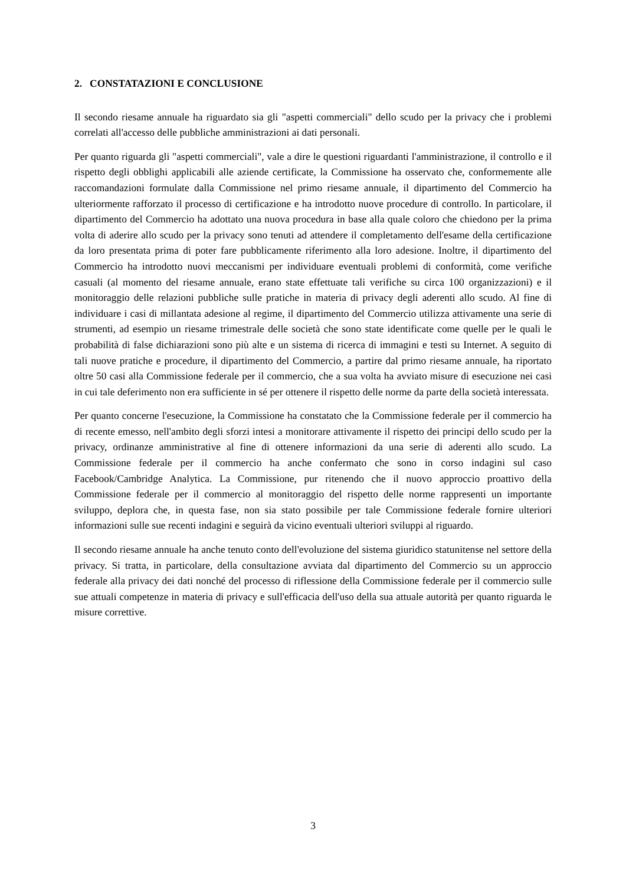2. CONSTATAZIONI E CONCLUSIONE
Il secondo riesame annuale ha riguardato sia gli "aspetti commerciali" dello scudo per la privacy che i problemi correlati all'accesso delle pubbliche amministrazioni ai dati personali.
Per quanto riguarda gli "aspetti commerciali", vale a dire le questioni riguardanti l'amministrazione, il controllo e il rispetto degli obblighi applicabili alle aziende certificate, la Commissione ha osservato che, conformemente alle raccomandazioni formulate dalla Commissione nel primo riesame annuale, il dipartimento del Commercio ha ulteriormente rafforzato il processo di certificazione e ha introdotto nuove procedure di controllo. In particolare, il dipartimento del Commercio ha adottato una nuova procedura in base alla quale coloro che chiedono per la prima volta di aderire allo scudo per la privacy sono tenuti ad attendere il completamento dell'esame della certificazione da loro presentata prima di poter fare pubblicamente riferimento alla loro adesione. Inoltre, il dipartimento del Commercio ha introdotto nuovi meccanismi per individuare eventuali problemi di conformità, come verifiche casuali (al momento del riesame annuale, erano state effettuate tali verifiche su circa 100 organizzazioni) e il monitoraggio delle relazioni pubbliche sulle pratiche in materia di privacy degli aderenti allo scudo. Al fine di individuare i casi di millantata adesione al regime, il dipartimento del Commercio utilizza attivamente una serie di strumenti, ad esempio un riesame trimestrale delle società che sono state identificate come quelle per le quali le probabilità di false dichiarazioni sono più alte e un sistema di ricerca di immagini e testi su Internet. A seguito di tali nuove pratiche e procedure, il dipartimento del Commercio, a partire dal primo riesame annuale, ha riportato oltre 50 casi alla Commissione federale per il commercio, che a sua volta ha avviato misure di esecuzione nei casi in cui tale deferimento non era sufficiente in sé per ottenere il rispetto delle norme da parte della società interessata.
Per quanto concerne l'esecuzione, la Commissione ha constatato che la Commissione federale per il commercio ha di recente emesso, nell'ambito degli sforzi intesi a monitorare attivamente il rispetto dei principi dello scudo per la privacy, ordinanze amministrative al fine di ottenere informazioni da una serie di aderenti allo scudo. La Commissione federale per il commercio ha anche confermato che sono in corso indagini sul caso Facebook/Cambridge Analytica. La Commissione, pur ritenendo che il nuovo approccio proattivo della Commissione federale per il commercio al monitoraggio del rispetto delle norme rappresenti un importante sviluppo, deplora che, in questa fase, non sia stato possibile per tale Commissione federale fornire ulteriori informazioni sulle sue recenti indagini e seguirà da vicino eventuali ulteriori sviluppi al riguardo.
Il secondo riesame annuale ha anche tenuto conto dell'evoluzione del sistema giuridico statunitense nel settore della privacy. Si tratta, in particolare, della consultazione avviata dal dipartimento del Commercio su un approccio federale alla privacy dei dati nonché del processo di riflessione della Commissione federale per il commercio sulle sue attuali competenze in materia di privacy e sull'efficacia dell'uso della sua attuale autorità per quanto riguarda le misure correttive.
3